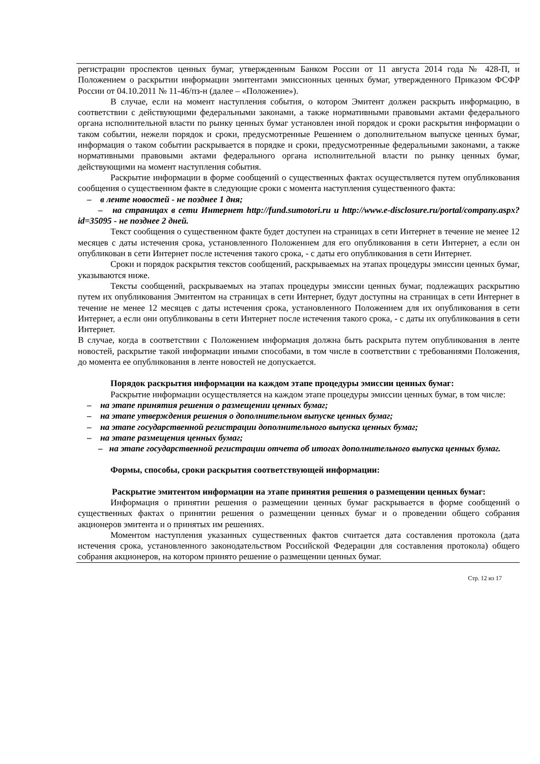регистрации проспектов ценных бумаг, утвержденным Банком России от 11 августа 2014 года № 428-П, и Положением о раскрытии информации эмитентами эмиссионных ценных бумаг, утвержденного Приказом ФСФР России от 04.10.2011 № 11-46/пз-н (далее – «Положение»).
В случае, если на момент наступления события, о котором Эмитент должен раскрыть информацию, в соответствии с действующими федеральными законами, а также нормативными правовыми актами федерального органа исполнительной власти по рынку ценных бумаг установлен иной порядок и сроки раскрытия информации о таком событии, нежели порядок и сроки, предусмотренные Решением о дополнительном выпуске ценных бумаг, информация о таком событии раскрывается в порядке и сроки, предусмотренные федеральными законами, а также нормативными правовыми актами федерального органа исполнительной власти по рынку ценных бумаг, действующими на момент наступления события.
Раскрытие информации в форме сообщений о существенных фактах осуществляется путем опубликования сообщения о существенном факте в следующие сроки с момента наступления существенного факта:
– в ленте новостей - не позднее 1 дня;
– на страницах в сети Интернет http://fund.sumotori.ru и http://www.e-disclosure.ru/portal/company.aspx?id=35095 - не позднее 2 дней.
Текст сообщения о существенном факте будет доступен на страницах в сети Интернет в течение не менее 12 месяцев с даты истечения срока, установленного Положением для его опубликования в сети Интернет, а если он опубликован в сети Интернет после истечения такого срока, - с даты его опубликования в сети Интернет.
Сроки и порядок раскрытия текстов сообщений, раскрываемых на этапах процедуры эмиссии ценных бумаг, указываются ниже.
Тексты сообщений, раскрываемых на этапах процедуры эмиссии ценных бумаг, подлежащих раскрытию путем их опубликования Эмитентом на страницах в сети Интернет, будут доступны на страницах в сети Интернет в течение не менее 12 месяцев с даты истечения срока, установленного Положением для их опубликования в сети Интернет, а если они опубликованы в сети Интернет после истечения такого срока, - с даты их опубликования в сети Интернет.
В случае, когда в соответствии с Положением информация должна быть раскрыта путем опубликования в ленте новостей, раскрытие такой информации иными способами, в том числе в соответствии с требованиями Положения, до момента ее опубликования в ленте новостей не допускается.
Порядок раскрытия информации на каждом этапе процедуры эмиссии ценных бумаг:
Раскрытие информации осуществляется на каждом этапе процедуры эмиссии ценных бумаг, в том числе:
– на этапе принятия решения о размещении ценных бумаг;
– на этапе утверждения решения о дополнительном выпуске ценных бумаг;
– на этапе государственной регистрации дополнительного выпуска ценных бумаг;
– на этапе размещения ценных бумаг;
– на этапе государственной регистрации отчета об итогах дополнительного выпуска ценных бумаг.
Формы, способы, сроки раскрытия соответствующей информации:
Раскрытие эмитентом информации на этапе принятия решения о размещении ценных бумаг:
Информация о принятии решения о размещении ценных бумаг раскрывается в форме сообщений о существенных фактах о принятии решения о размещении ценных бумаг и о проведении общего собрания акционеров эмитента и о принятых им решениях.
Моментом наступления указанных существенных фактов считается дата составления протокола (дата истечения срока, установленного законодательством Российской Федерации для составления протокола) общего собрания акционеров, на котором принято решение о размещении ценных бумаг.
Стр. 12 из 17